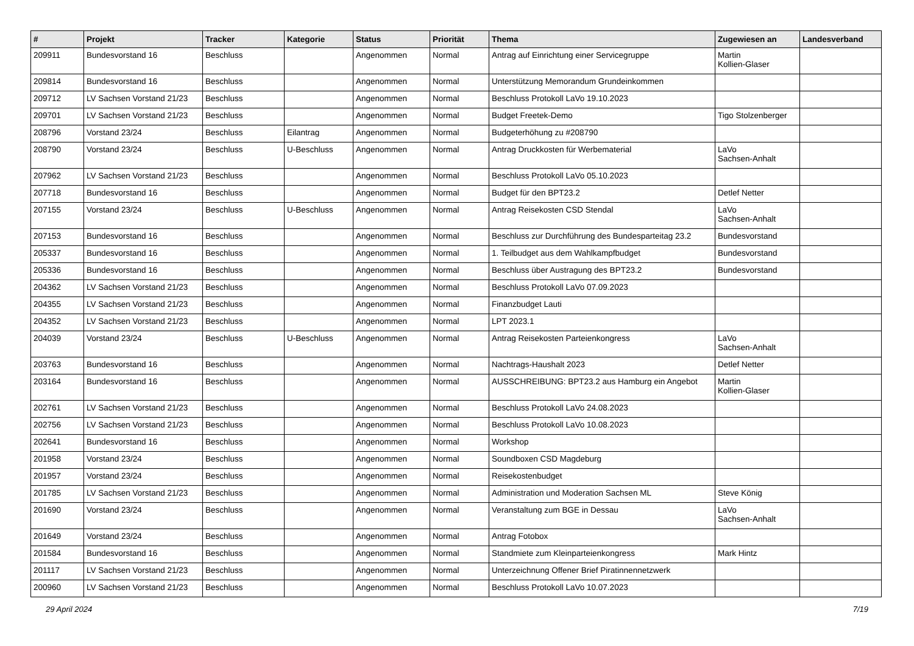| # | Projekt | Tracker | Kategorie | Status | Priorität | Thema | Zugewiesen an | Landesverband |
| --- | --- | --- | --- | --- | --- | --- | --- | --- |
| 209911 | Bundesvorstand 16 | Beschluss | | Angenommen | Normal | Antrag auf Einrichtung einer Servicegruppe | Martin Kollien-Glaser | |
| 209814 | Bundesvorstand 16 | Beschluss | | Angenommen | Normal | Unterstützung Memorandum Grundeinkommen | | |
| 209712 | LV Sachsen Vorstand 21/23 | Beschluss | | Angenommen | Normal | Beschluss Protokoll LaVo 19.10.2023 | | |
| 209701 | LV Sachsen Vorstand 21/23 | Beschluss | | Angenommen | Normal | Budget Freetek-Demo | Tigo Stolzenberger | |
| 208796 | Vorstand 23/24 | Beschluss | Eilantrag | Angenommen | Normal | Budgeterhöhung zu #208790 | | |
| 208790 | Vorstand 23/24 | Beschluss | U-Beschluss | Angenommen | Normal | Antrag Druckkosten für Werbematerial | LaVo Sachsen-Anhalt | |
| 207962 | LV Sachsen Vorstand 21/23 | Beschluss | | Angenommen | Normal | Beschluss Protokoll LaVo 05.10.2023 | | |
| 207718 | Bundesvorstand 16 | Beschluss | | Angenommen | Normal | Budget für den BPT23.2 | Detlef Netter | |
| 207155 | Vorstand 23/24 | Beschluss | U-Beschluss | Angenommen | Normal | Antrag Reisekosten CSD Stendal | LaVo Sachsen-Anhalt | |
| 207153 | Bundesvorstand 16 | Beschluss | | Angenommen | Normal | Beschluss zur Durchführung des Bundesparteitag 23.2 | Bundesvorstand | |
| 205337 | Bundesvorstand 16 | Beschluss | | Angenommen | Normal | 1. Teilbudget aus dem Wahlkampfbudget | Bundesvorstand | |
| 205336 | Bundesvorstand 16 | Beschluss | | Angenommen | Normal | Beschluss über Austragung des BPT23.2 | Bundesvorstand | |
| 204362 | LV Sachsen Vorstand 21/23 | Beschluss | | Angenommen | Normal | Beschluss Protokoll LaVo 07.09.2023 | | |
| 204355 | LV Sachsen Vorstand 21/23 | Beschluss | | Angenommen | Normal | Finanzbudget Lauti | | |
| 204352 | LV Sachsen Vorstand 21/23 | Beschluss | | Angenommen | Normal | LPT 2023.1 | | |
| 204039 | Vorstand 23/24 | Beschluss | U-Beschluss | Angenommen | Normal | Antrag Reisekosten Parteienkongress | LaVo Sachsen-Anhalt | |
| 203763 | Bundesvorstand 16 | Beschluss | | Angenommen | Normal | Nachtrags-Haushalt 2023 | Detlef Netter | |
| 203164 | Bundesvorstand 16 | Beschluss | | Angenommen | Normal | AUSSCHREIBUNG: BPT23.2 aus Hamburg ein Angebot | Martin Kollien-Glaser | |
| 202761 | LV Sachsen Vorstand 21/23 | Beschluss | | Angenommen | Normal | Beschluss Protokoll LaVo 24.08.2023 | | |
| 202756 | LV Sachsen Vorstand 21/23 | Beschluss | | Angenommen | Normal | Beschluss Protokoll LaVo 10.08.2023 | | |
| 202641 | Bundesvorstand 16 | Beschluss | | Angenommen | Normal | Workshop | | |
| 201958 | Vorstand 23/24 | Beschluss | | Angenommen | Normal | Soundboxen CSD Magdeburg | | |
| 201957 | Vorstand 23/24 | Beschluss | | Angenommen | Normal | Reisekostenbudget | | |
| 201785 | LV Sachsen Vorstand 21/23 | Beschluss | | Angenommen | Normal | Administration und Moderation Sachsen ML | Steve König | |
| 201690 | Vorstand 23/24 | Beschluss | | Angenommen | Normal | Veranstaltung zum BGE in Dessau | LaVo Sachsen-Anhalt | |
| 201649 | Vorstand 23/24 | Beschluss | | Angenommen | Normal | Antrag Fotobox | | |
| 201584 | Bundesvorstand 16 | Beschluss | | Angenommen | Normal | Standmiete zum Kleinparteienkongress | Mark Hintz | |
| 201117 | LV Sachsen Vorstand 21/23 | Beschluss | | Angenommen | Normal | Unterzeichnung Offener Brief Piratinnennetzwerk | | |
| 200960 | LV Sachsen Vorstand 21/23 | Beschluss | | Angenommen | Normal | Beschluss Protokoll LaVo 10.07.2023 | | |
29 April 2024 7/19